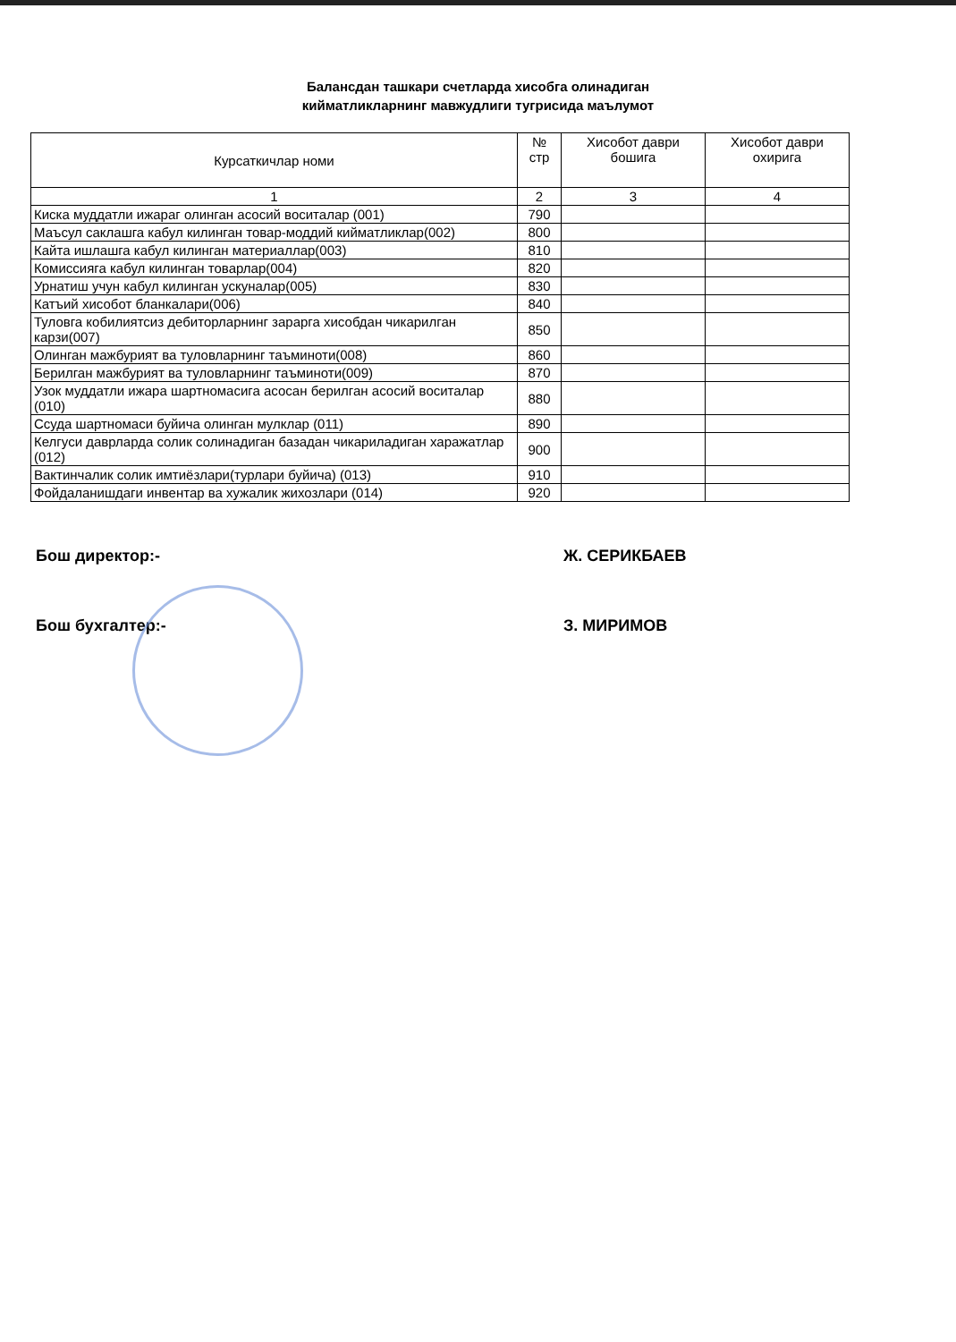Балансдан ташкари счетларда хисобга олинадиган
кийматликларнинг мавжудлиги тугрисида маълумот
| Курсаткичлар номи | № стр | Хисобот даври бошига | Хисобот даври охирига |
| --- | --- | --- | --- |
| 1 | 2 | 3 | 4 |
| Киска муддатли ижараг олинган асосий воситалар (001) | 790 | | |
| Маъсул саклашга кабул килинган товар-моддий кийматликлар(002) | 800 | | |
| Кайта ишлашга кабул килинган материаллар(003) | 810 | | |
| Комиссияга кабул килинган товарлар(004) | 820 | | |
| Урнатиш учун кабул килинган ускуналар(005) | 830 | | |
| Катъий хисобот бланкалари(006) | 840 | | |
| Туловга кобилиятсиз дебиторларнинг зарарга хисобдан чикарилган карзи(007) | 850 | | |
| Олинган мажбурият ва туловларнинг таъминоти(008) | 860 | | |
| Берилган мажбурият ва туловларнинг таъминоти(009) | 870 | | |
| Узок муддатли ижара шартномасига асосан берилган асосий воситалар (010) | 880 | | |
| Ссуда шартномаси буйича олинган мулклар (011) | 890 | | |
| Келгуси даврларда солик солинадиган базадан чикариладиган харажатлар (012) | 900 | | |
| Вактинчалик солик имтиёзлари(турлари буйича) (013) | 910 | | |
| Фойдаланишдаги инвентар ва хужалик жихозлари (014) | 920 | | |
Бош директор:- Ж. СЕРИКБАЕВ
Бош бухгалтер:- З. МИРИМОВ